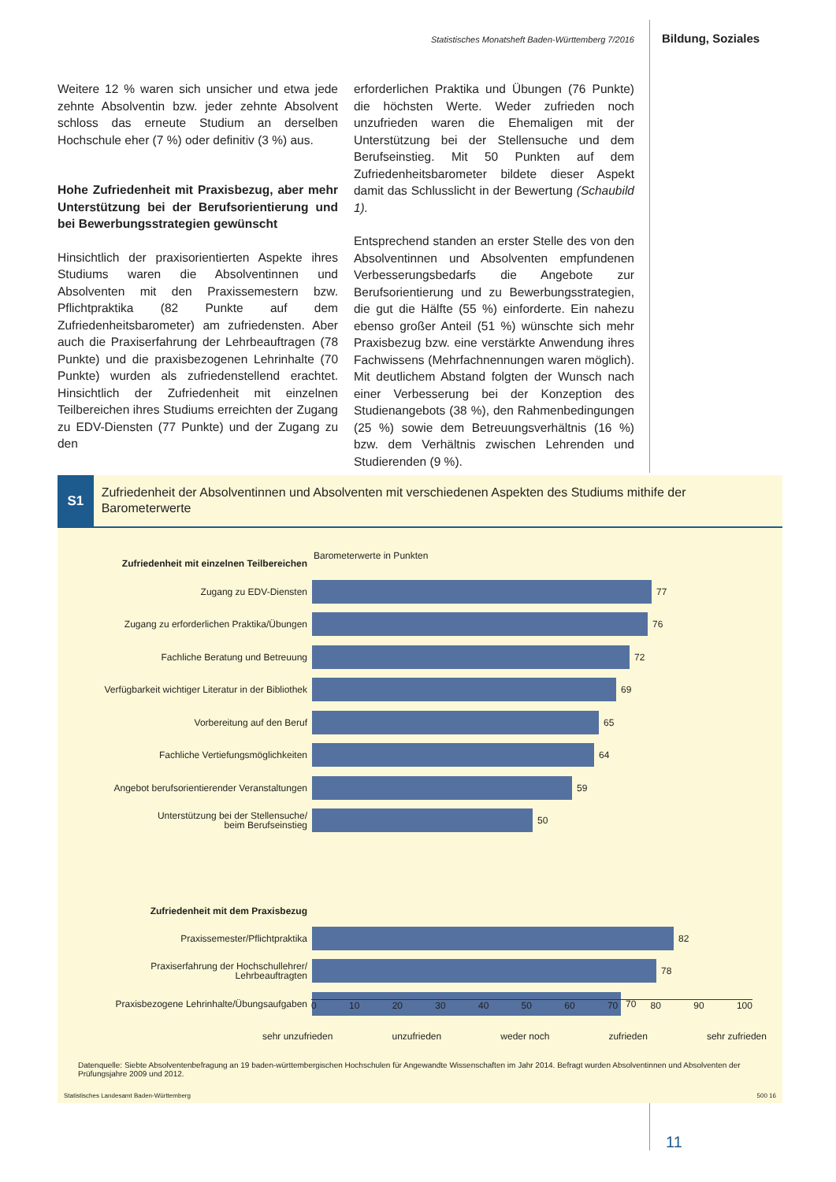Statistisches Monatsheft Baden-Württemberg 7/2016
Bildung, Soziales
Weitere 12 % waren sich unsicher und etwa jede zehnte Absolventin bzw. jeder zehnte Absolvent schloss das erneute Studium an derselben Hochschule eher (7 %) oder definitiv (3 %) aus.
Hohe Zufriedenheit mit Praxisbezug, aber mehr Unterstützung bei der Berufsorientierung und bei Bewerbungsstrategien gewünscht
Hinsichtlich der praxisorientierten Aspekte ihres Studiums waren die Absolventinnen und Absolventen mit den Praxissemestern bzw. Pflichtpraktika (82 Punkte auf dem Zufriedenheitsbarometer) am zufriedensten. Aber auch die Praxiserfahrung der Lehrbeauftragen (78 Punkte) und die praxisbezogenen Lehrinhalte (70 Punkte) wurden als zufriedenstellend erachtet. Hinsichtlich der Zufriedenheit mit einzelnen Teilbereichen ihres Studiums erreichten der Zugang zu EDV-Diensten (77 Punkte) und der Zugang zu den
erforderlichen Praktika und Übungen (76 Punkte) die höchsten Werte. Weder zufrieden noch unzufrieden waren die Ehemaligen mit der Unterstützung bei der Stellensuche und dem Berufseinstieg. Mit 50 Punkten auf dem Zufriedenheitsbarometer bildete dieser Aspekt damit das Schlusslicht in der Bewertung (Schaubild 1).
Entsprechend standen an erster Stelle des von den Absolventinnen und Absolventen empfundenen Verbesserungsbedarfs die Angebote zur Berufsorientierung und zu Bewerbungsstrategien, die gut die Hälfte (55 %) einforderte. Ein nahezu ebenso großer Anteil (51 %) wünschte sich mehr Praxisbezug bzw. eine verstärkte Anwendung ihres Fachwissens (Mehrfachnennungen waren möglich). Mit deutlichem Abstand folgten der Wunsch nach einer Verbesserung bei der Konzeption des Studienangebots (38 %), den Rahmenbedingungen (25 %) sowie dem Betreuungsverhältnis (16 %) bzw. dem Verhältnis zwischen Lehrenden und Studierenden (9 %).
S1
Zufriedenheit der Absolventinnen und Absolventen mit verschiedenen Aspekten des Studiums mithife der Barometerwerte
Zufriedenheit mit einzelnen Teilbereichen
Barometerwerte in Punkten
Zugang zu EDV-Diensten
77
Zugang zu erforderlichen Praktika/Übungen
76
Fachliche Beratung und Betreuung
72
Verfügbarkeit wichtiger Literatur in der Bibliothek
69
Vorbereitung auf den Beruf
65
Fachliche Vertiefungsmöglichkeiten
64
Angebot berufsorientierender Veranstaltungen
59
Unterstützung bei der Stellensuche/
beim Berufseinstieg
50
Zufriedenheit mit dem Praxisbezug
Praxissemester/Pflichtpraktika
82
Praxiserfahrung der Hochschullehrer/
Lehrbeauftragten
78
Praxisbezogene Lehrinhalte/Übungsaufgaben
70
0 10 20 30 40 50 60 70 80 90 100
sehr unzufrieden unzufrieden weder noch zufrieden sehr zufrieden
Datenquelle: Siebte Absolventenbefragung an 19 baden-württembergischen Hochschulen für Angewandte Wissenschaften im Jahr 2014. Befragt wurden Absolventinnen und Absolventen der Prüfungsjahre 2009 und 2012.
Statistisches Landesamt Baden-Württemberg 500 16
11